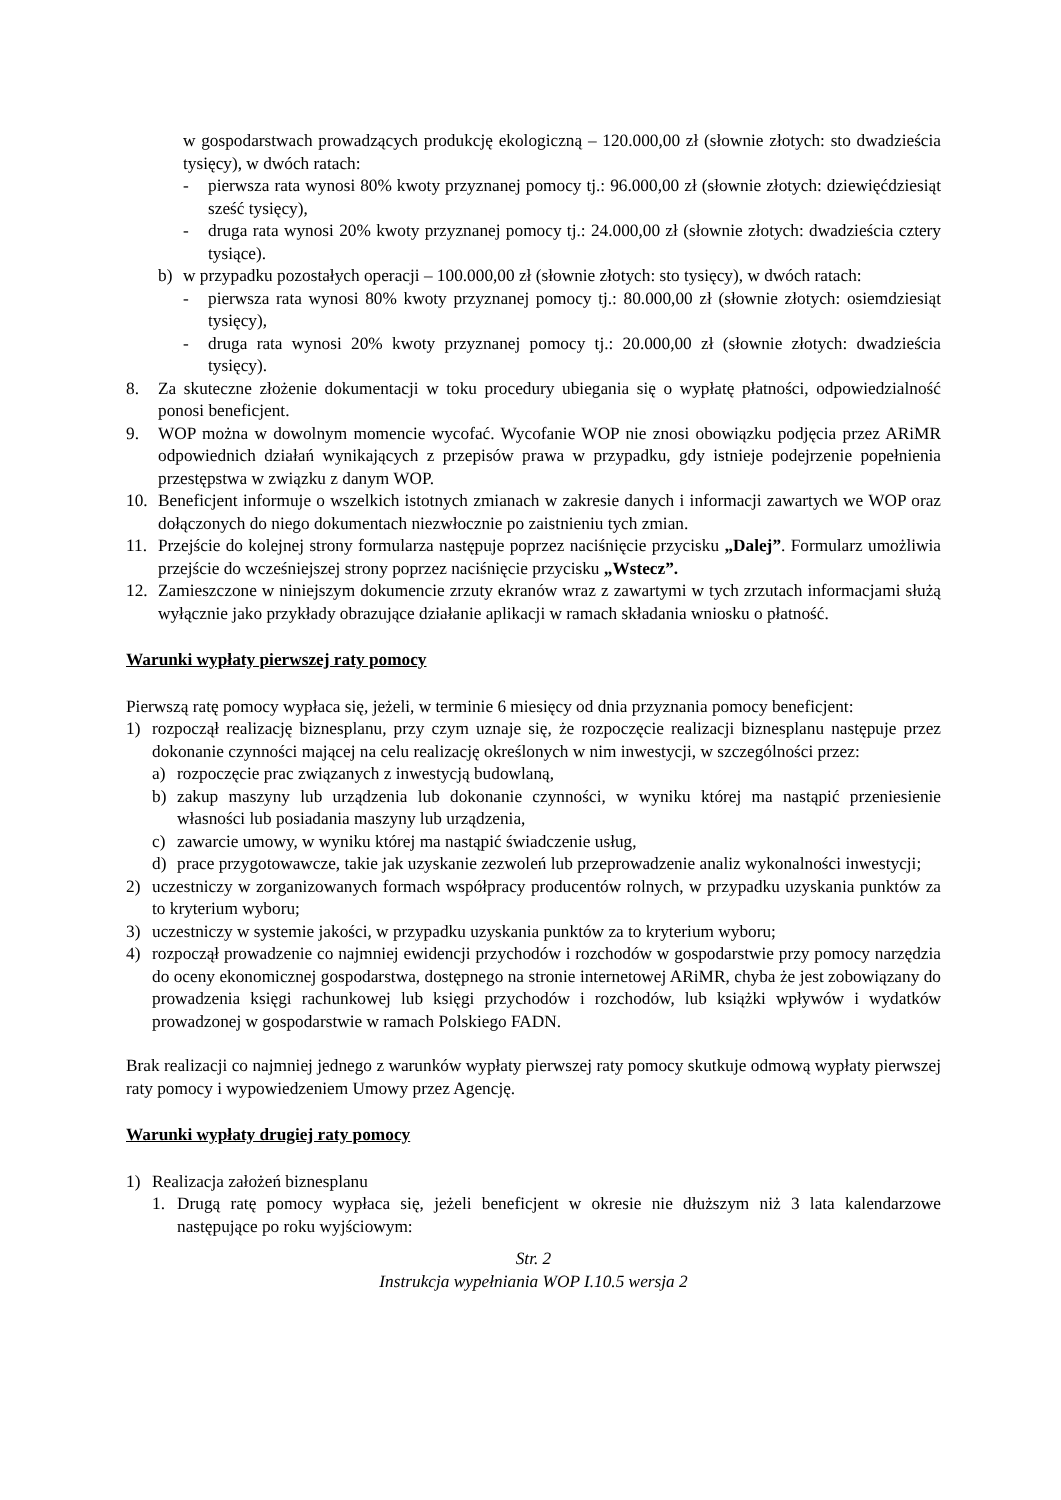w gospodarstwach prowadzących produkcję ekologiczną – 120.000,00 zł (słownie złotych: sto dwadzieścia tysięcy), w dwóch ratach:
- pierwsza rata wynosi 80% kwoty przyznanej pomocy tj.: 96.000,00 zł (słownie złotych: dziewięćdziesiąt sześć tysięcy),
- druga rata wynosi 20% kwoty przyznanej pomocy tj.: 24.000,00 zł (słownie złotych: dwadzieścia cztery tysiące).
b) w przypadku pozostałych operacji – 100.000,00 zł (słownie złotych: sto tysięcy), w dwóch ratach:
- pierwsza rata wynosi 80% kwoty przyznanej pomocy tj.: 80.000,00 zł (słownie złotych: osiemdziesiąt tysięcy),
- druga rata wynosi 20% kwoty przyznanej pomocy tj.: 20.000,00 zł (słownie złotych: dwadzieścia tysięcy).
8. Za skuteczne złożenie dokumentacji w toku procedury ubiegania się o wypłatę płatności, odpowiedzialność ponosi beneficjent.
9. WOP można w dowolnym momencie wycofać. Wycofanie WOP nie znosi obowiązku podjęcia przez ARiMR odpowiednich działań wynikających z przepisów prawa w przypadku, gdy istnieje podejrzenie popełnienia przestępstwa w związku z danym WOP.
10. Beneficjent informuje o wszelkich istotnych zmianach w zakresie danych i informacji zawartych we WOP oraz dołączonych do niego dokumentach niezwłocznie po zaistnieniu tych zmian.
11. Przejście do kolejnej strony formularza następuje poprzez naciśnięcie przycisku „Dalej”. Formularz umożliwia przejście do wcześniejszej strony poprzez naciśnięcie przycisku „Wstecz”.
12. Zamieszczone w niniejszym dokumencie zrzuty ekranów wraz z zawartymi w tych zrzutach informacjami służą wyłącznie jako przykłady obrazujące działanie aplikacji w ramach składania wniosku o płatność.
Warunki wypłaty pierwszej raty pomocy
Pierwszą ratę pomocy wypłaca się, jeżeli, w terminie 6 miesięcy od dnia przyznania pomocy beneficjent:
1) rozpoczął realizację biznesplanu, przy czym uznaje się, że rozpoczęcie realizacji biznesplanu następuje przez dokonanie czynności mającej na celu realizację określonych w nim inwestycji, w szczególności przez:
a) rozpoczęcie prac związanych z inwestycją budowlaną,
b) zakup maszyny lub urządzenia lub dokonanie czynności, w wyniku której ma nastąpić przeniesienie własności lub posiadania maszyny lub urządzenia,
c) zawarcie umowy, w wyniku której ma nastąpić świadczenie usług,
d) prace przygotowawcze, takie jak uzyskanie zezwoleń lub przeprowadzenie analiz wykonalności inwestycji;
2) uczestniczy w zorganizowanych formach współpracy producentów rolnych, w przypadku uzyskania punktów za to kryterium wyboru;
3) uczestniczy w systemie jakości, w przypadku uzyskania punktów za to kryterium wyboru;
4) rozpoczął prowadzenie co najmniej ewidencji przychodów i rozchodów w gospodarstwie przy pomocy narzędzia do oceny ekonomicznej gospodarstwa, dostępnego na stronie internetowej ARiMR, chyba że jest zobowiązany do prowadzenia księgi rachunkowej lub księgi przychodów i rozchodów, lub książki wpływów i wydatków prowadzonej w gospodarstwie w ramach Polskiego FADN.
Brak realizacji co najmniej jednego z warunków wypłaty pierwszej raty pomocy skutkuje odmową wypłaty pierwszej raty pomocy i wypowiedzeniem Umowy przez Agencję.
Warunki wypłaty drugiej raty pomocy
1) Realizacja założeń biznesplanu
1. Drugą ratę pomocy wypłaca się, jeżeli beneficjent w okresie nie dłuższym niż 3 lata kalendarzowe następujące po roku wyjściowym:
Str. 2
Instrukcja wypełniania WOP I.10.5 wersja 2